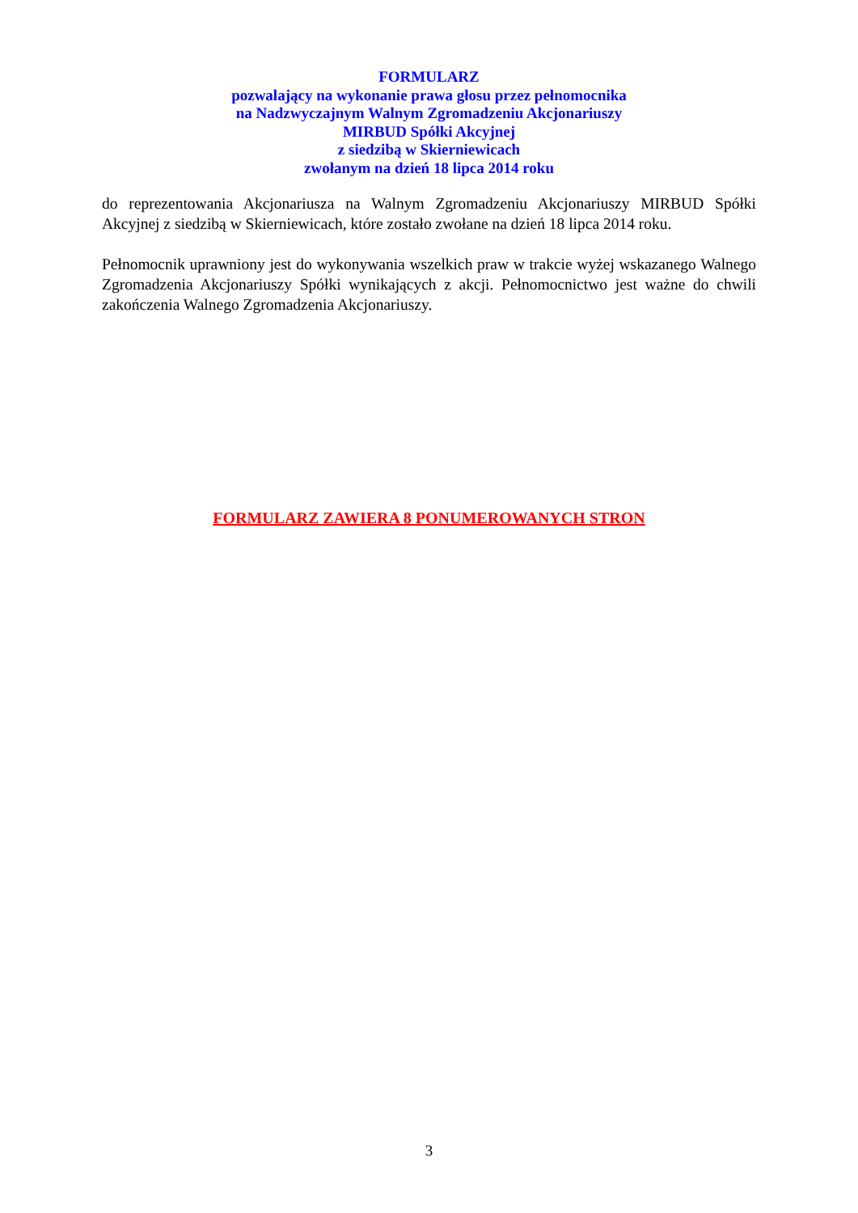FORMULARZ
pozwalający na wykonanie prawa głosu przez pełnomocnika
na Nadzwyczajnym Walnym Zgromadzeniu Akcjonariuszy
MIRBUD Spółki Akcyjnej
z siedzibą w Skierniewicach
zwołanym na dzień 18 lipca 2014 roku
do reprezentowania Akcjonariusza na Walnym Zgromadzeniu Akcjonariuszy MIRBUD Spółki Akcyjnej z siedzibą w Skierniewicach, które zostało zwołane na dzień 18 lipca 2014 roku.
Pełnomocnik uprawniony jest do wykonywania wszelkich praw w trakcie wyżej wskazanego Walnego Zgromadzenia Akcjonariuszy Spółki wynikających z akcji. Pełnomocnictwo jest ważne do chwili zakończenia Walnego Zgromadzenia Akcjonariuszy.
FORMULARZ ZAWIERA 8 PONUMEROWANYCH STRON
3